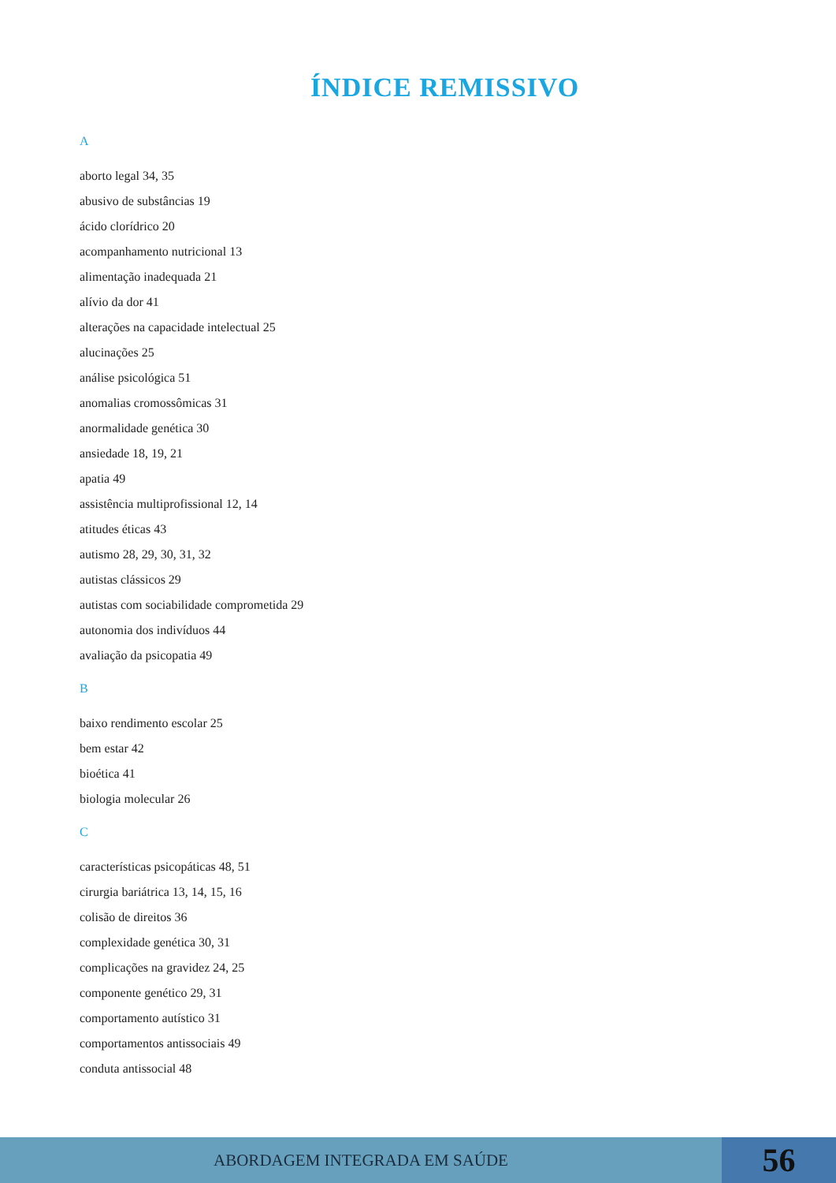ÍNDICE REMISSIVO
A
aborto legal 34, 35
abusivo de substâncias 19
ácido clorídrico 20
acompanhamento nutricional 13
alimentação inadequada 21
alívio da dor 41
alterações na capacidade intelectual 25
alucinações 25
análise psicológica 51
anomalias cromossômicas 31
anormalidade genética 30
ansiedade 18, 19, 21
apatia 49
assistência multiprofissional 12, 14
atitudes éticas 43
autismo 28, 29, 30, 31, 32
autistas clássicos 29
autistas com sociabilidade comprometida 29
autonomia dos indivíduos 44
avaliação da psicopatia 49
B
baixo rendimento escolar 25
bem estar 42
bioética 41
biologia molecular 26
C
características psicopáticas 48, 51
cirurgia bariátrica 13, 14, 15, 16
colisão de direitos 36
complexidade genética 30, 31
complicações na gravidez 24, 25
componente genético 29, 31
comportamento autístico 31
comportamentos antissociais 49
conduta antissocial 48
ABORDAGEM INTEGRADA EM SAÚDE
56